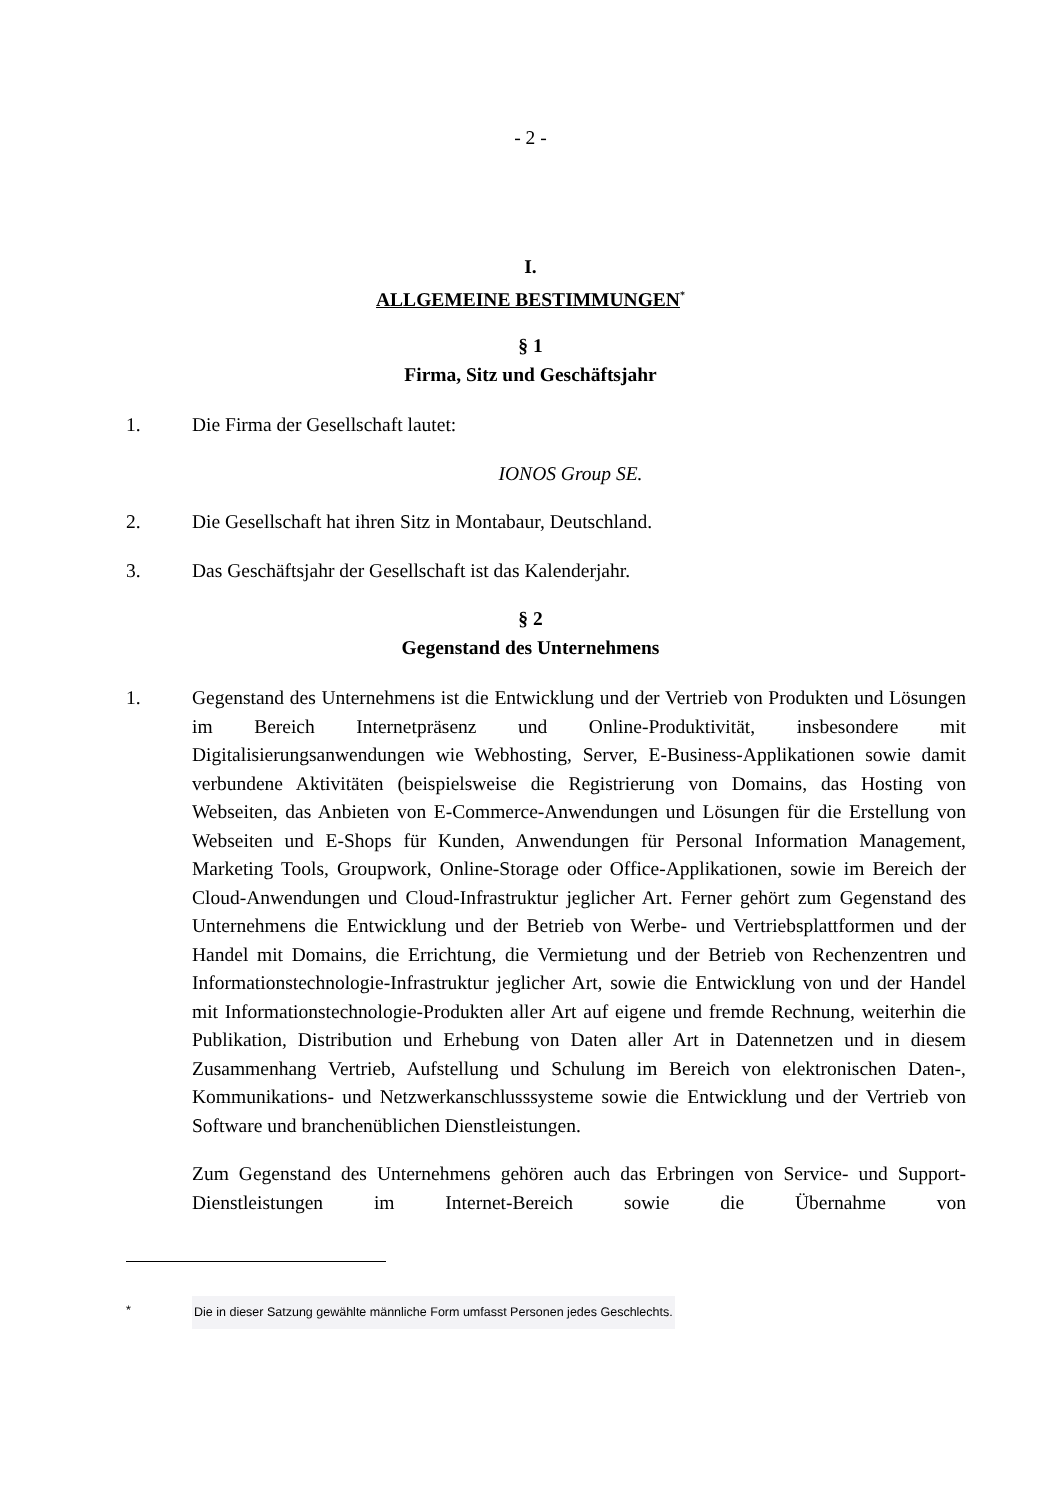- 2 -
I.
ALLGEMEINE BESTIMMUNGEN<sup>*</sup>
§ 1
Firma, Sitz und Geschäftsjahr
1. Die Firma der Gesellschaft lautet:
IONOS Group SE.
2. Die Gesellschaft hat ihren Sitz in Montabaur, Deutschland.
3. Das Geschäftsjahr der Gesellschaft ist das Kalenderjahr.
§ 2
Gegenstand des Unternehmens
1. Gegenstand des Unternehmens ist die Entwicklung und der Vertrieb von Produkten und Lösungen im Bereich Internetpräsenz und Online-Produktivität, insbesondere mit Digitalisierungsanwendungen wie Webhosting, Server, E-Business-Applikationen sowie damit verbundene Aktivitäten (beispielsweise die Registrierung von Domains, das Hosting von Webseiten, das Anbieten von E-Commerce-Anwendungen und Lösungen für die Erstellung von Webseiten und E-Shops für Kunden, Anwendungen für Personal Information Management, Marketing Tools, Groupwork, Online-Storage oder Office-Applikationen, sowie im Bereich der Cloud-Anwendungen und Cloud-Infrastruktur jeglicher Art. Ferner gehört zum Gegenstand des Unternehmens die Entwicklung und der Betrieb von Werbe- und Vertriebsplattformen und der Handel mit Domains, die Errichtung, die Vermietung und der Betrieb von Rechenzentren und Informationstechnologie-Infrastruktur jeglicher Art, sowie die Entwicklung von und der Handel mit Informationstechnologie-Produkten aller Art auf eigene und fremde Rechnung, weiterhin die Publikation, Distribution und Erhebung von Daten aller Art in Datennetzen und in diesem Zusammenhang Vertrieb, Aufstellung und Schulung im Bereich von elektronischen Daten-, Kommunikations- und Netzwerkanschlusssysteme sowie die Entwicklung und der Vertrieb von Software und branchenüblichen Dienstleistungen.
Zum Gegenstand des Unternehmens gehören auch das Erbringen von Service- und Support-Dienstleistungen im Internet-Bereich sowie die Übernahme von
* Die in dieser Satzung gewählte männliche Form umfasst Personen jedes Geschlechts.